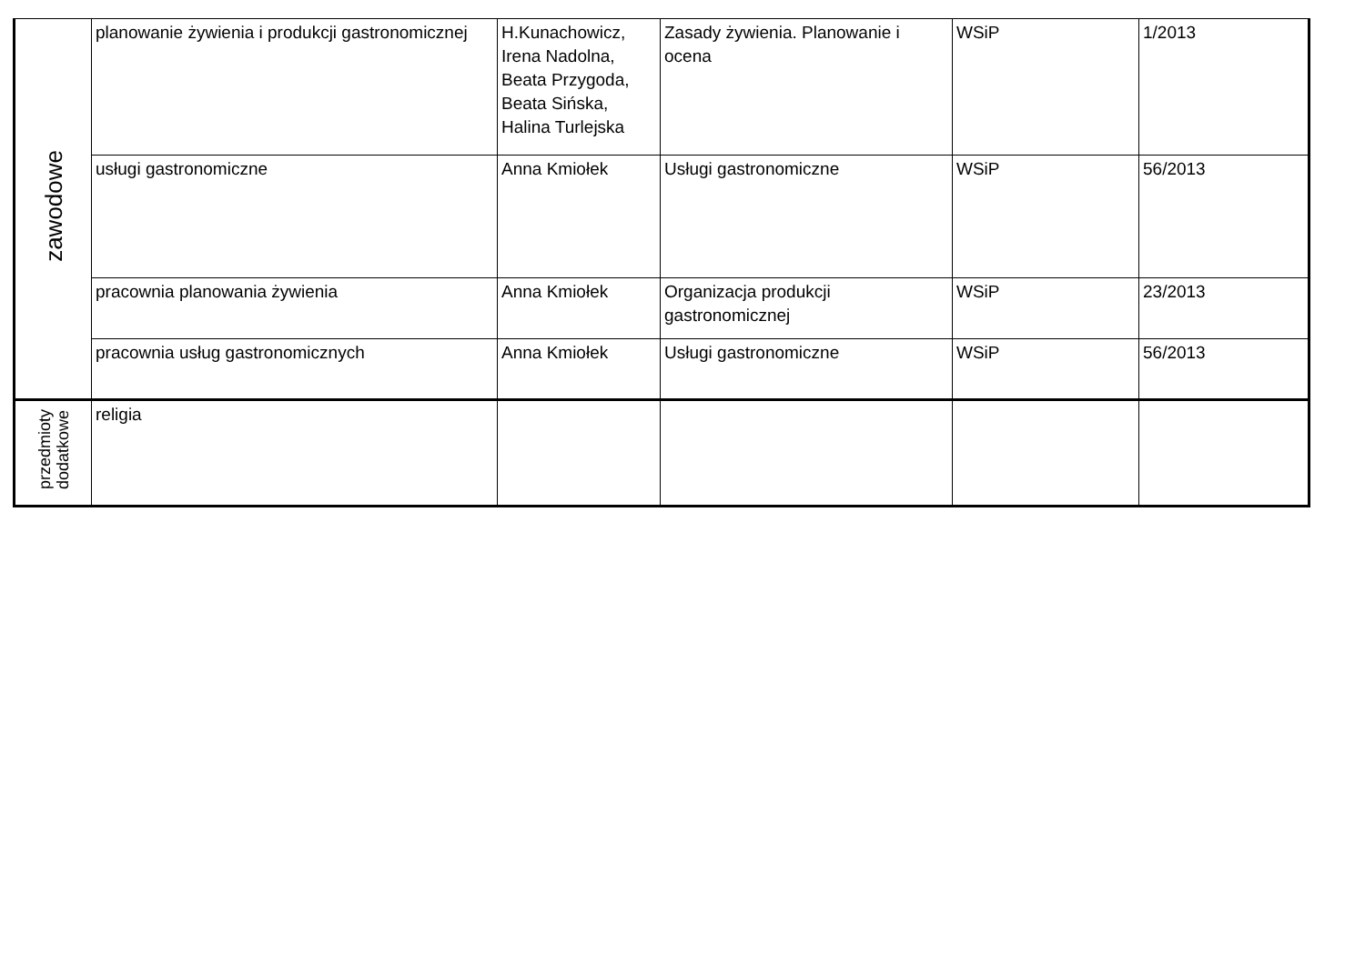| zawodowe | planowanie żywienia i produkcji gastronomicznej | H.Kunachowicz, Irena Nadolna, Beata Przygoda, Beata Sińska, Halina Turlejska | Zasady żywienia. Planowanie i ocena | WSiP | 1/2013 |
| | usługi gastronomiczne | Anna Kmiołek | Usługi gastronomiczne | WSiP | 56/2013 |
| | pracownia planowania żywienia | Anna Kmiołek | Organizacja produkcji gastronomicznej | WSiP | 23/2013 |
| | pracownia usług gastronomicznych | Anna Kmiołek | Usługi gastronomiczne | WSiP | 56/2013 |
| przedmioty dodatkowe | religia | | | | |